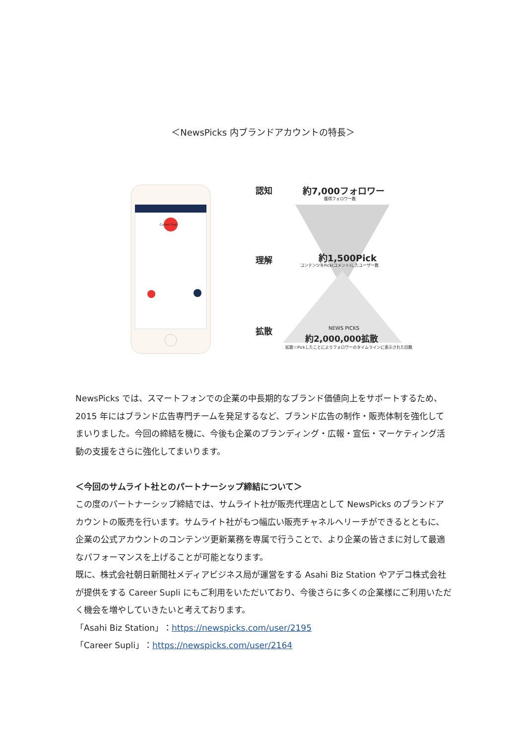＜NewsPicks 内ブランドアカウントの特長＞
認知
理解
拡散
約7,000フォロワー
獲得フォロワー数
約1,500Pick
コンテンツをPick(コメント)したユーザー数
NEWS PICKS
約2,000,000拡散
拡散＝Pickしたことによりフォロワーのタイムラインに表示された回数
Career Supli
NewsPicks では、スマートフォンでの企業の中長期的なブランド価値向上をサポートするため、2015 年にはブランド広告専門チームを発足するなど、ブランド広告の制作・販売体制を強化してまいりました。今回の締結を機に、今後も企業のブランディング・広報・宣伝・マーケティング活動の支援をさらに強化してまいります。
＜今回のサムライト社とのパートナーシップ締結について＞
この度のパートナーシップ締結では、サムライト社が販売代理店として NewsPicks のブランドアカウントの販売を行います。サムライト社がもつ幅広い販売チャネルへリーチができるとともに、企業の公式アカウントのコンテンツ更新業務を専属で行うことで、より企業の皆さまに対して最適なパフォーマンスを上げることが可能となります。
既に、株式会社朝日新聞社メディアビジネス局が運営をする Asahi Biz Station やアデコ株式会社が提供をする Career Supli にもご利用をいただいており、今後さらに多くの企業様にご利用いただく機会を増やしていきたいと考えております。
「Asahi Biz Station」：https://newspicks.com/user/2195
「Career Supli」：https://newspicks.com/user/2164